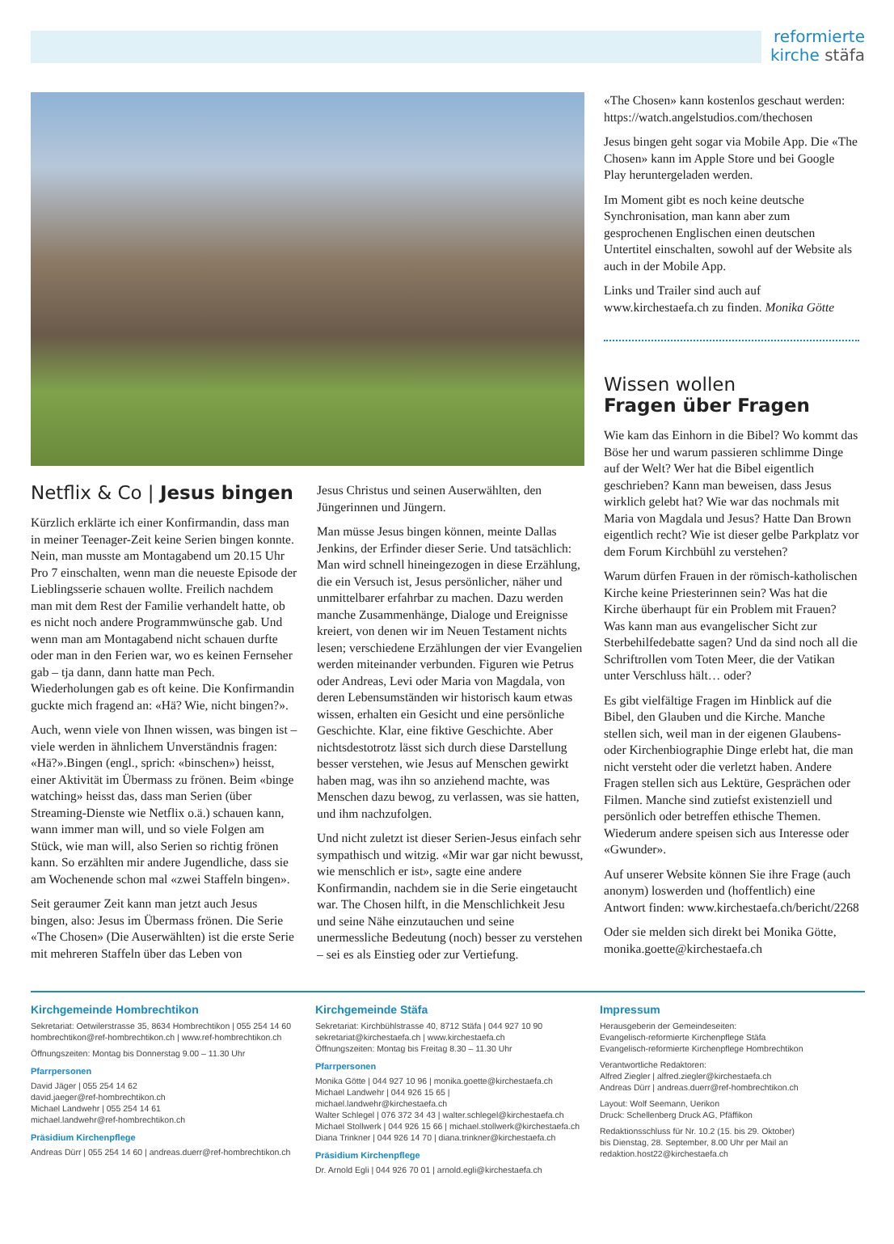reformierte
kirche stäfa
Netflix & Co | Jesus bingen
Kürzlich erklärte ich einer Konfirmandin, dass man in meiner Teenager-Zeit keine Serien bingen konnte. Nein, man musste am Montagabend um 20.15 Uhr Pro 7 einschalten, wenn man die neueste Episode der Lieblingsserie schauen wollte. Freilich nachdem man mit dem Rest der Familie verhandelt hatte, ob es nicht noch andere Programmwünsche gab. Und wenn man am Montagabend nicht schauen durfte oder man in den Ferien war, wo es keinen Fernseher gab – tja dann, dann hatte man Pech. Wiederholungen gab es oft keine. Die Konfirmandin guckte mich fragend an: «Hä? Wie, nicht bingen?».
Auch, wenn viele von Ihnen wissen, was bingen ist – viele werden in ähnlichem Unverständnis fragen: «Hä?».Bingen (engl., sprich: «binschen») heisst, einer Aktivität im Übermass zu frönen. Beim «binge watching» heisst das, dass man Serien (über Streaming-Dienste wie Netflix o.ä.) schauen kann, wann immer man will, und so viele Folgen am Stück, wie man will, also Serien so richtig frönen kann. So erzählten mir andere Jugendliche, dass sie am Wochenende schon mal «zwei Staffeln bingen».
Seit geraumer Zeit kann man jetzt auch Jesus bingen, also: Jesus im Übermass frönen. Die Serie «The Chosen» (Die Auserwählten) ist die erste Serie mit mehreren Staffeln über das Leben von
Jesus Christus und seinen Auserwählten, den Jüngerinnen und Jüngern.
Man müsse Jesus bingen können, meinte Dallas Jenkins, der Erfinder dieser Serie. Und tatsächlich: Man wird schnell hineingezogen in diese Erzählung, die ein Versuch ist, Jesus persönlicher, näher und unmittelbarer erfahrbar zu machen. Dazu werden manche Zusammenhänge, Dialoge und Ereignisse kreiert, von denen wir im Neuen Testament nichts lesen; verschiedene Erzählungen der vier Evangelien werden miteinander verbunden. Figuren wie Petrus oder Andreas, Levi oder Maria von Magdala, von deren Lebensumständen wir historisch kaum etwas wissen, erhalten ein Gesicht und eine persönliche Geschichte. Klar, eine fiktive Geschichte. Aber nichtsdestotrotz lässt sich durch diese Darstellung besser verstehen, wie Jesus auf Menschen gewirkt haben mag, was ihn so anziehend machte, was Menschen dazu bewog, zu verlassen, was sie hatten, und ihm nachzufolgen.
Und nicht zuletzt ist dieser Serien-Jesus einfach sehr sympathisch und witzig. «Mir war gar nicht bewusst, wie menschlich er ist», sagte eine andere Konfirmandin, nachdem sie in die Serie eingetaucht war. The Chosen hilft, in die Menschlichkeit Jesu und seine Nähe einzutauchen und seine unermessliche Bedeutung (noch) besser zu verstehen – sei es als Einstieg oder zur Vertiefung.
«The Chosen» kann kostenlos geschaut werden: https://watch.angelstudios.com/thechosen
Jesus bingen geht sogar via Mobile App. Die «The Chosen» kann im Apple Store und bei Google Play heruntergeladen werden.
Im Moment gibt es noch keine deutsche Synchronisation, man kann aber zum gesprochenen Englischen einen deutschen Untertitel einschalten, sowohl auf der Website als auch in der Mobile App.
Links und Trailer sind auch auf www.kirchestaefa.ch zu finden. Monika Götte
Wissen wollen
Fragen über Fragen
Wie kam das Einhorn in die Bibel? Wo kommt das Böse her und warum passieren schlimme Dinge auf der Welt? Wer hat die Bibel eigentlich geschrieben? Kann man beweisen, dass Jesus wirklich gelebt hat? Wie war das nochmals mit Maria von Magdala und Jesus? Hatte Dan Brown eigentlich recht? Wie ist dieser gelbe Parkplatz vor dem Forum Kirchbühl zu verstehen?
Warum dürfen Frauen in der römisch-katholischen Kirche keine Priesterinnen sein? Was hat die Kirche überhaupt für ein Problem mit Frauen? Was kann man aus evangelischer Sicht zur Sterbehilfedebatte sagen? Und da sind noch all die Schriftrollen vom Toten Meer, die der Vatikan unter Verschluss hält… oder?
Es gibt vielfältige Fragen im Hinblick auf die Bibel, den Glauben und die Kirche. Manche stellen sich, weil man in der eigenen Glaubens- oder Kirchenbiographie Dinge erlebt hat, die man nicht versteht oder die verletzt haben. Andere Fragen stellen sich aus Lektüre, Gesprächen oder Filmen. Manche sind zutiefst existenziell und persönlich oder betreffen ethische Themen. Wiederum andere speisen sich aus Interesse oder «Gwunder».
Auf unserer Website können Sie ihre Frage (auch anonym) loswerden und (hoffentlich) eine Antwort finden: www.kirchestaefa.ch/bericht/2268
Oder sie melden sich direkt bei Monika Götte, monika.goette@kirchestaefa.ch
Kirchgemeinde Hombrechtikon
Sekretariat: Oetwilerstrasse 35, 8634 Hombrechtikon | 055 254 14 60
hombrechtikon@ref-hombrechtikon.ch | www.ref-hombrechtikon.ch
Öffnungszeiten: Montag bis Donnerstag 9.00 – 11.30 Uhr
Pfarrpersonen
David Jäger | 055 254 14 62
david.jaeger@ref-hombrechtikon.ch
Michael Landwehr | 055 254 14 61
michael.landwehr@ref-hombrechtikon.ch
Präsidium Kirchenpflege
Andreas Dürr | 055 254 14 60 | andreas.duerr@ref-hombrechtikon.ch
Kirchgemeinde Stäfa
Sekretariat: Kirchbühlstrasse 40, 8712 Stäfa | 044 927 10 90
sekretariat@kirchestaefa.ch | www.kirchestaefa.ch
Öffnungszeiten: Montag bis Freitag 8.30 – 11.30 Uhr
Pfarrpersonen
Monika Götte | 044 927 10 96 | monika.goette@kirchestaefa.ch
Michael Landwehr | 044 926 15 65 | michael.landwehr@kirchestaefa.ch
Walter Schlegel | 076 372 34 43 | walter.schlegel@kirchestaefa.ch
Michael Stollwerk | 044 926 15 66 | michael.stollwerk@kirchestaefa.ch
Diana Trinkner | 044 926 14 70 | diana.trinkner@kirchestaefa.ch
Präsidium Kirchenpflege
Dr. Arnold Egli | 044 926 70 01 | arnold.egli@kirchestaefa.ch
Impressum
Herausgeberin der Gemeindeseiten:
Evangelisch-reformierte Kirchenpflege Stäfa
Evangelisch-reformierte Kirchenpflege Hombrechtikon
Verantwortliche Redaktoren:
Alfred Ziegler | alfred.ziegler@kirchestaefa.ch
Andreas Dürr | andreas.duerr@ref-hombrechtikon.ch
Layout: Wolf Seemann, Uerikon
Druck: Schellenberg Druck AG, Pfäffikon
Redaktionsschluss für Nr. 10.2 (15. bis 29. Oktober)
bis Dienstag, 28. September, 8.00 Uhr per Mail an
redaktion.host22@kirchestaefa.ch